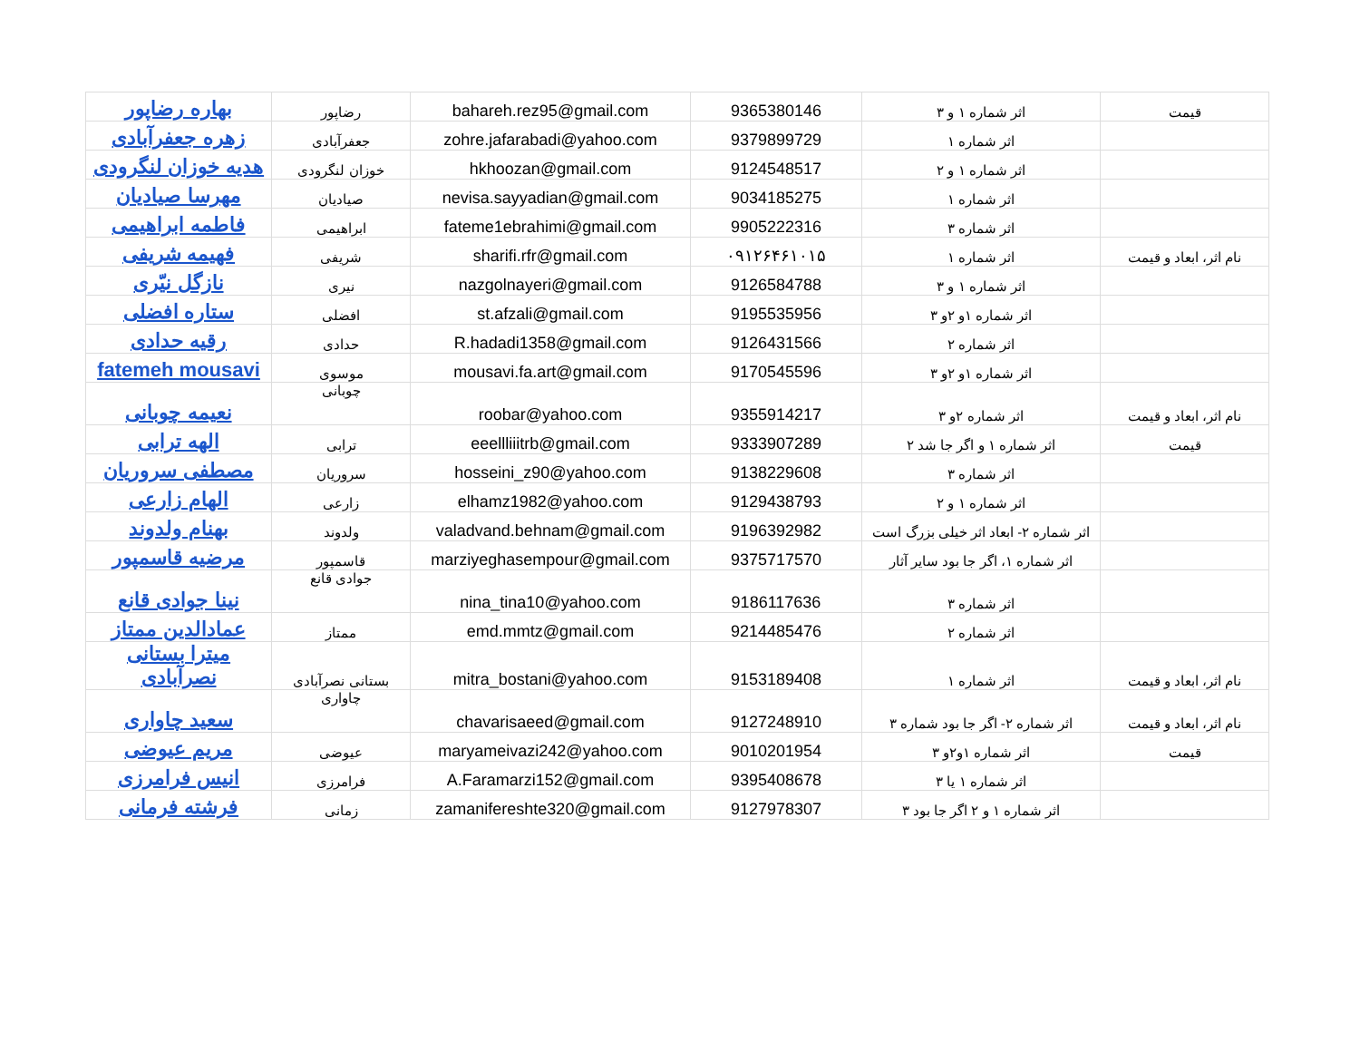| بهاره رضاپور | رضاپور | bahareh.rez95@gmail.com | 9365380146 | اثر شماره ۱ و ۳ | قیمت |
| زهره جعفرآبادی | جعفرآبادی | zohre.jafarabadi@yahoo.com | 9379899729 | اثر شماره ۱ | |
| هدیه خوزان لنگرودی | خوزان لنگرودی | hkhoozan@gmail.com | 9124548517 | اثر شماره ۱ و ۲ | |
| مهرسا صیادیان | صیادیان | nevisa.sayyadian@gmail.com | 9034185275 | اثر شماره ۱ | |
| فاطمه ابراهیمی | ابراهیمی | fateme1ebrahimi@gmail.com | 9905222316 | اثر شماره ۳ | |
| فهیمه شریفی | شریفی | sharifi.rfr@gmail.com | ۰۹۱۲۶۴۶۱۰۱۵ | اثر شماره ۱ | نام اثر، ابعاد و قیمت |
| نازگل نیّری | نیری | nazgolnayeri@gmail.com | 9126584788 | اثر شماره ۱ و ۳ | |
| ستاره افضلی | افضلی | st.afzali@gmail.com | 9195535956 | اثر شماره ۱و ۲و ۳ | |
| رقیه حدادی | حدادی | R.hadadi1358@gmail.com | 9126431566 | اثر شماره ۲ | |
| fatemeh mousavi | موسوی | mousavi.fa.art@gmail.com | 9170545596 | اثر شماره ۱و ۲و ۳ | |
| نعیمه چوبانی | چوبانی | roobar@yahoo.com | 9355914217 | اثر شماره ۲و ۳ | نام اثر، ابعاد و قیمت |
| الهه ترابی | ترابی | eeellliiitrb@gmail.com | 9333907289 | اثر شماره ۱ و اگر جا شد ۲ | قیمت |
| مصطفی سروریان | سروریان | hosseini_z90@yahoo.com | 9138229608 | اثر شماره ۳ | |
| الهام زارعی | زارعی | elhamz1982@yahoo.com | 9129438793 | اثر شماره ۱ و ۲ | |
| بهنام ولدوند | ولدوند | valadvand.behnam@gmail.com | 9196392982 | اثر شماره ۲- ابعاد اثر خیلی بزرگ است | |
| مرضیه قاسمپور | قاسمپور | marziyeghasempour@gmail.com | 9375717570 | اثر شماره ۱، اگر جا بود سایر آثار | |
| نینا جوادی قانع | جوادی قانع | nina_tina10@yahoo.com | 9186117636 | اثر شماره ۳ | |
| عمادالدین ممتاز | ممتاز | emd.mmtz@gmail.com | 9214485476 | اثر شماره ۲ | |
| میترا بستانی نصرآبادی | بستانی نصرآبادی | mitra_bostani@yahoo.com | 9153189408 | اثر شماره ۱ | نام اثر، ابعاد و قیمت |
| سعید چاواری | چاواری | chavarisaeed@gmail.com | 9127248910 | اثر شماره ۲- اگر جا بود شماره ۳ | نام اثر، ابعاد و قیمت |
| مریم عیوضی | عیوضی | maryameivazi242@yahoo.com | 9010201954 | اثر شماره ۱و۲و ۳ | قیمت |
| انیس فرامرزی | فرامرزی | A.Faramarzi152@gmail.com | 9395408678 | اثر شماره ۱ یا ۳ | |
| فرشته فرمانی | زمانی | zamanifereshte320@gmail.com | 9127978307 | اثر شماره ۱ و ۲ اگر جا بود ۳ | |